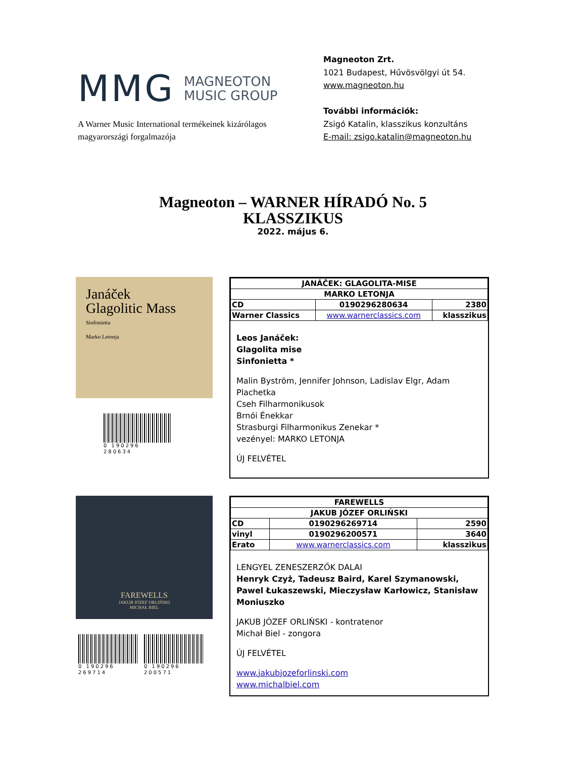MMG MAGNEOTON
MUSIC GROUP
A Warner Music International termékeinek kizárólagos
magyarországi forgalmazója
Magneoton Zrt.
1021 Budapest, Hűvösvölgyi út 54.
www.magneoton.hu
További információk:
Zsigó Katalin, klasszikus konzultáns
E-mail: zsigo.katalin@magneoton.hu
Magneoton – WARNER HÍRADÓ No. 5
KLASSZIKUS
2022. május 6.
Janáček
Glagolitic Mass
Sinfonietta
Marko Letonja
0 190296 280634
| JANÁČEK: GLAGOLITA-MISE | | |
| MARKO LETONJA | | |
| CD | 0190296280634 | 2380 |
| Warner Classics | www.warnerclassics.com | klasszikus |
Leos Janáček:
Glagolita mise
Sinfonietta *
Malin Byström, Jennifer Johnson, Ladislav Elgr, Adam Plachetka
Cseh Filharmonikusok
Brnói Énekkar
Strasburgi Filharmonikus Zenekar *
vezényel: MARKO LETONJA
ÚJ FELVÉTEL
FAREWELLS
JAKUB JÓZEF ORLIŃSKI
MICHAŁ BIEL
0 190296 269714
0 190296 200571
| FAREWELLS | | |
| JAKUB JÓZEF ORLIŃSKI | | |
| CD | 0190296269714 | 2590 |
| vinyl | 0190296200571 | 3640 |
| Erato | www.warnerclassics.com | klasszikus |
LENGYEL ZENESZERZŐK DALAI
Henryk Czyż, Tadeusz Baird, Karel Szymanowski, Pawel Łukaszewski, Mieczysław Karłowicz, Stanisław Moniuszko
JAKUB JÓZEF ORLIŃSKI - kontratenor
Michał Biel - zongora
ÚJ FELVÉTEL
www.jakubjozeforlinski.com
www.michalbiel.com